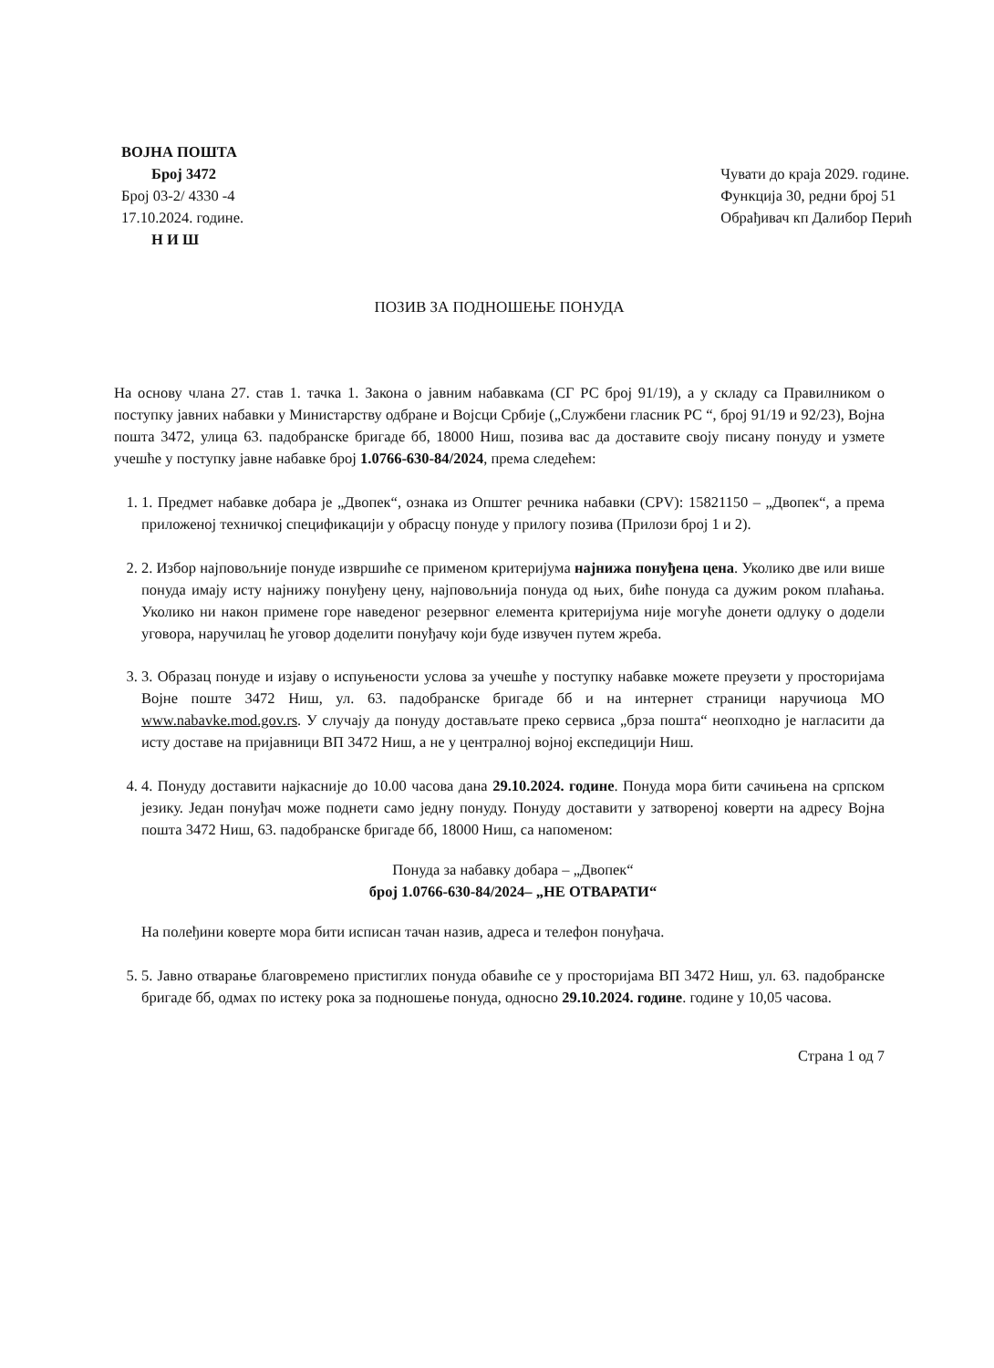ВОЈНА ПОШТА
Број 3472
Број 03-2/ 4330 -4
17.10.2024. године.
Н И Ш
Чувати до краја 2029. године.
Функција 30, редни број 51
Обрађивач кп Далибор Перић
ПОЗИВ ЗА ПОДНОШЕЊЕ ПОНУДА
На основу члана 27. став 1. тачка 1. Закона о јавним набавкама (СГ РС број 91/19), а у складу са Правилником о поступку јавних набавки у Министарству одбране и Војсци Србије („Службени гласник РС “, број 91/19 и 92/23), Војна пошта 3472, улица 63. падобранске бригаде бб, 18000 Ниш, позива вас да доставите своју писану понуду и узмете учешће у поступку јавне набавке број 1.0766-630-84/2024, према следећем:
1. 1. Предмет набавке добара је „Двопек“, ознака из Општег речника набавки (CPV): 15821150 – „Двопек“, а према приложеној техничкој спецификацији у обрасцу понуде у прилогу позива (Прилози број 1 и 2).
2. 2. Избор најповољније понуде извршиће се применом критеријума најнижа понуђена цена. Уколико две или више понуда имају исту најнижу понуђену цену, најповољнија понуда од њих, биће понуда са дужим роком плаћања. Уколико ни након примене горе наведеног резервног елемента критеријума није могуће донети одлуку о додели уговора, наручилац ће уговор доделити понуђачу који буде извучен путем жреба.
3. 3. Образац понуде и изјаву о испуњености услова за учешће у поступку набавке можете преузети у просторијама Војне поште 3472 Ниш, ул. 63. падобранске бригаде бб и на интернет страници наручиоца МО www.nabavke.mod.gov.rs. У случају да понуду достављате преко сервиса „брза пошта“ неопходно је нагласити да исту доставе на пријавници ВП 3472 Ниш, а не у централној војној експедицији Ниш.
4. 4. Понуду доставити најкасније до 10.00 часова дана 29.10.2024. године. Понуда мора бити сачињена на српском језику. Један понуђач може поднети само једну понуду. Понуду доставити у затвореној коверти на адресу Војна пошта 3472 Ниш, 63. падобранске бригаде бб, 18000 Ниш, са напоменом:
Понуда за набавку добара – „Двопек“
број 1.0766-630-84/2024– „НЕ ОТВАРАТИ“
На полеђини коверте мора бити исписан тачан назив, адреса и телефон понуђача.
5. 5. Јавно отварање благовремено пристиглих понуда обавиће се у просторијама ВП 3472 Ниш, ул. 63. падобранске бригаде бб, одмах по истеку рока за подношење понуда, односно 29.10.2024. године. године у 10,05 часова.
Страна 1 од 7